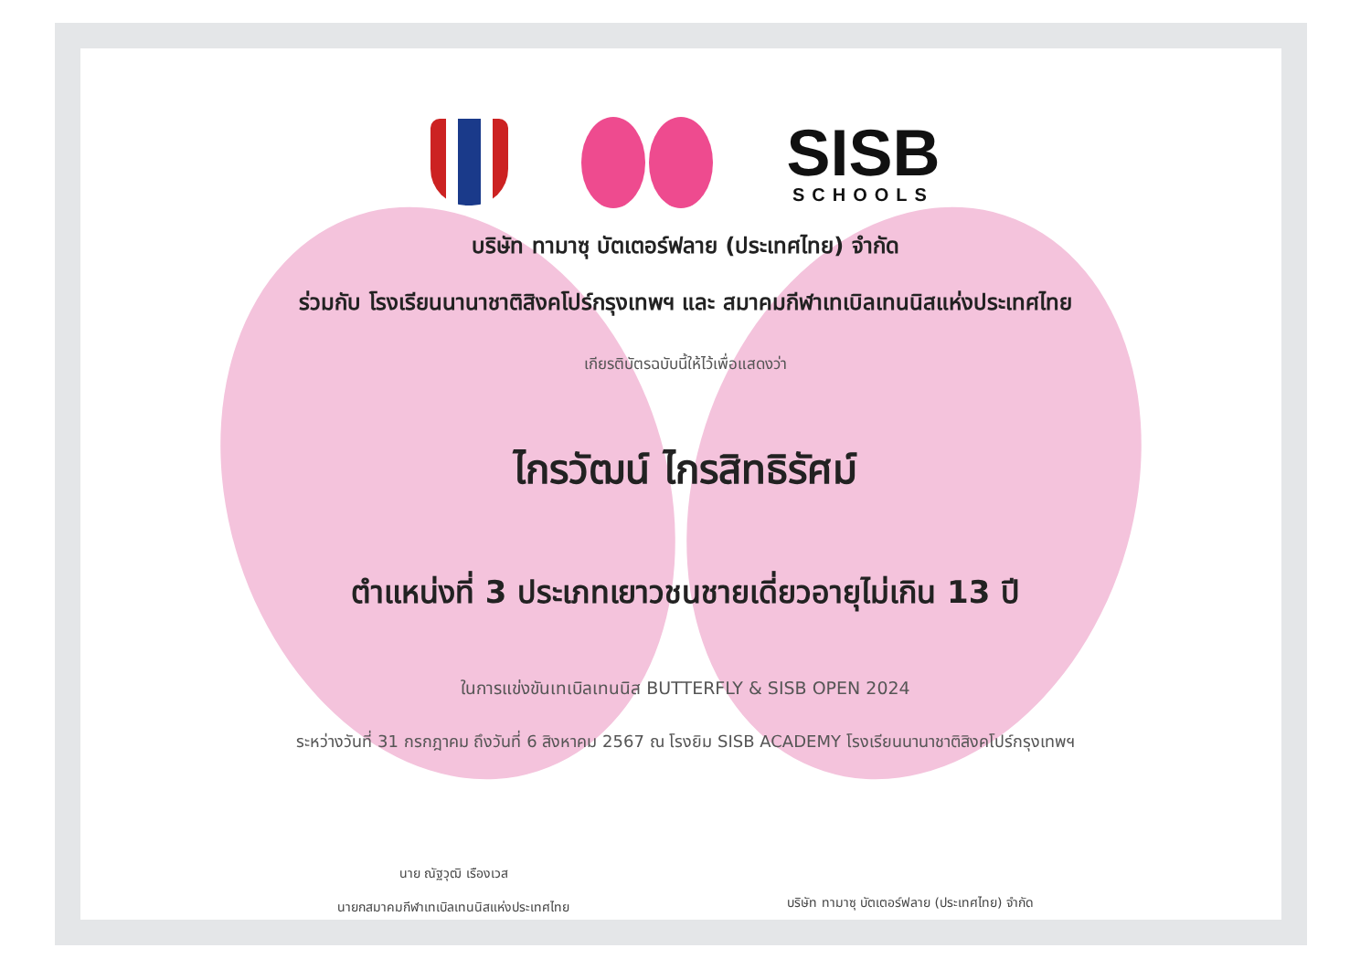SISB
SCHOOLS
บริษัท ทามาซุ บัตเตอร์ฟลาย (ประเทศไทย) จำกัด
ร่วมกับ โรงเรียนนานาชาติสิงคโปร์กรุงเทพฯ และ สมาคมกีฬาเทเบิลเทนนิสแห่งประเทศไทย
เกียรติบัตรฉบับนี้ให้ไว้เพื่อแสดงว่า
ไกรวัฒน์ ไกรสิทธิรัศม์
ตำแหน่งที่ 3 ประเภทเยาวชนชายเดี่ยวอายุไม่เกิน 13 ปี
ในการแข่งขันเทเบิลเทนนิส BUTTERFLY & SISB OPEN 2024
ระหว่างวันที่ 31 กรกฎาคม ถึงวันที่ 6 สิงหาคม 2567 ณ โรงยิม SISB ACADEMY โรงเรียนนานาชาติสิงคโปร์กรุงเทพฯ
นาย ณัฐวุฒิ เรืองเวส
นายกสมาคมกีฬาเทเบิลเทนนิสแห่งประเทศไทย
บริษัท ทามาซุ บัตเตอร์ฟลาย (ประเทศไทย) จำกัด